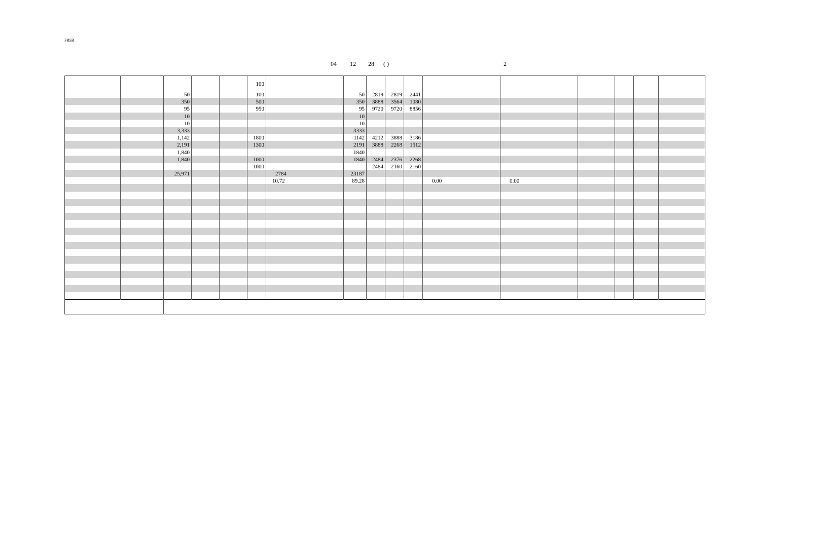FB5B
04 12 28 ( ) 2
| | | | | | 100 | | | | | | | | | | | |
| --- | --- | --- | --- | --- | --- | --- | --- | --- | --- | --- | --- | --- | --- | --- | --- | --- |
| | | 50 | | | 100 | | 50 | 2819 | 2819 | 2441 | | | | | | |
| | | 350 | | | 500 | | 350 | 3888 | 3564 | 1080 | | | | | | |
| | | 95 | | | 950 | | 95 | 9720 | 9720 | 8856 | | | | | | |
| | | 10 | | | | | 10 | | | | | | | | | |
| | | 10 | | | | | 10 | | | | | | | | | |
| | | 3,333 | | | | | 3333 | | | | | | | | | |
| | | 1,142 | | | 1800 | | 1142 | 4212 | 3888 | 3186 | | | | | | |
| | | 2,191 | | | 1300 | | 2191 | 3888 | 2268 | 1512 | | | | | | |
| | | 1,840 | | | | | 1840 | | | | | | | | | |
| | | 1,840 | | | 1000 | | 1840 | 2484 | 2376 | 2268 | | | | | | |
| | | | | | 1000 | | | 2484 | 2160 | 2160 | | | | | | |
| | | 25,971 | | | | 2784 | 23187 | | | | | | | | | |
| | | | | | | 10.72 | 89.28 | | | | 0.00 | 0.00 | | | | |